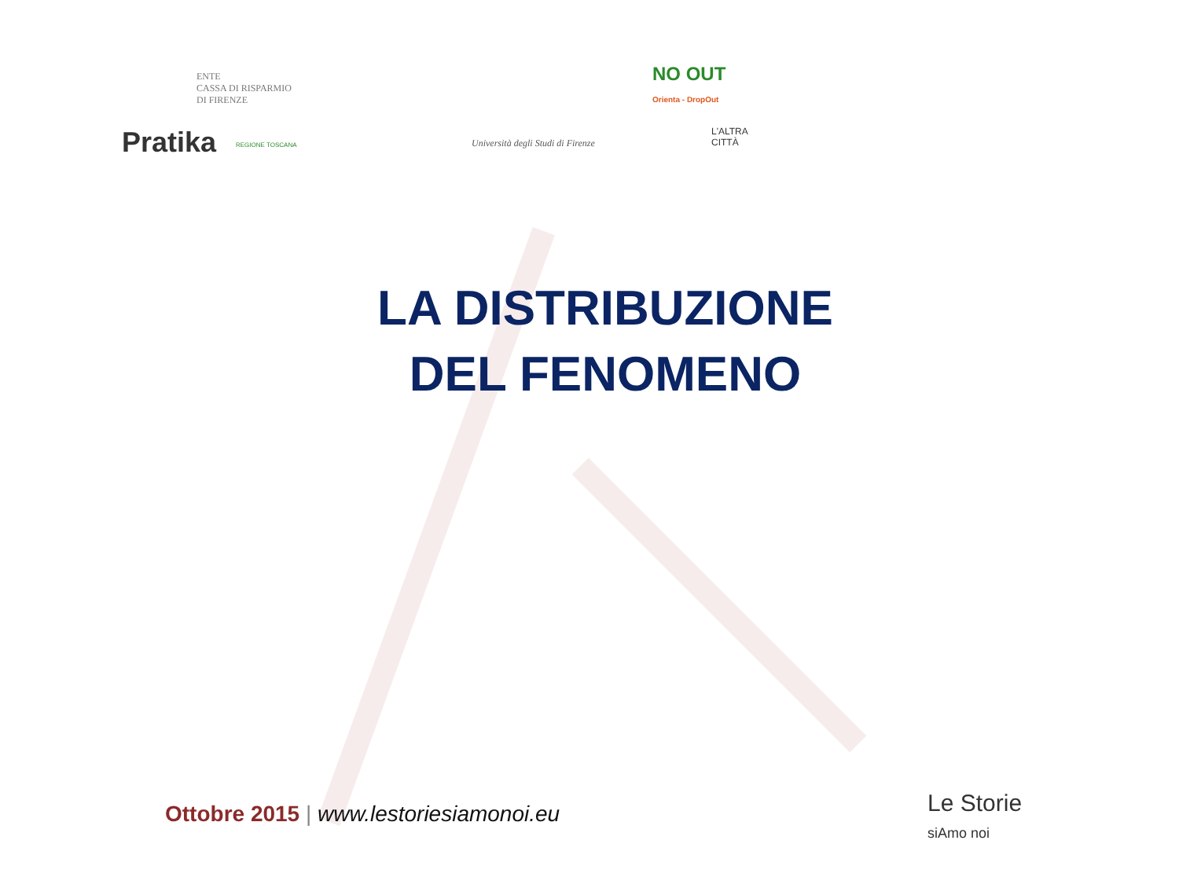ENTE
CASSA DI RISPARMIO
DI FIRENZE
NO OUT
Orienta - DropOut
Pratika REGIONE TOSCANA
Università degli Studi di Firenze
L'ALTRA CITTÀ
LA DISTRIBUZIONE
DEL FENOMENO
Ottobre 2015 | www.lestoriesiamonoi.eu
Le Storie
siAmo noi